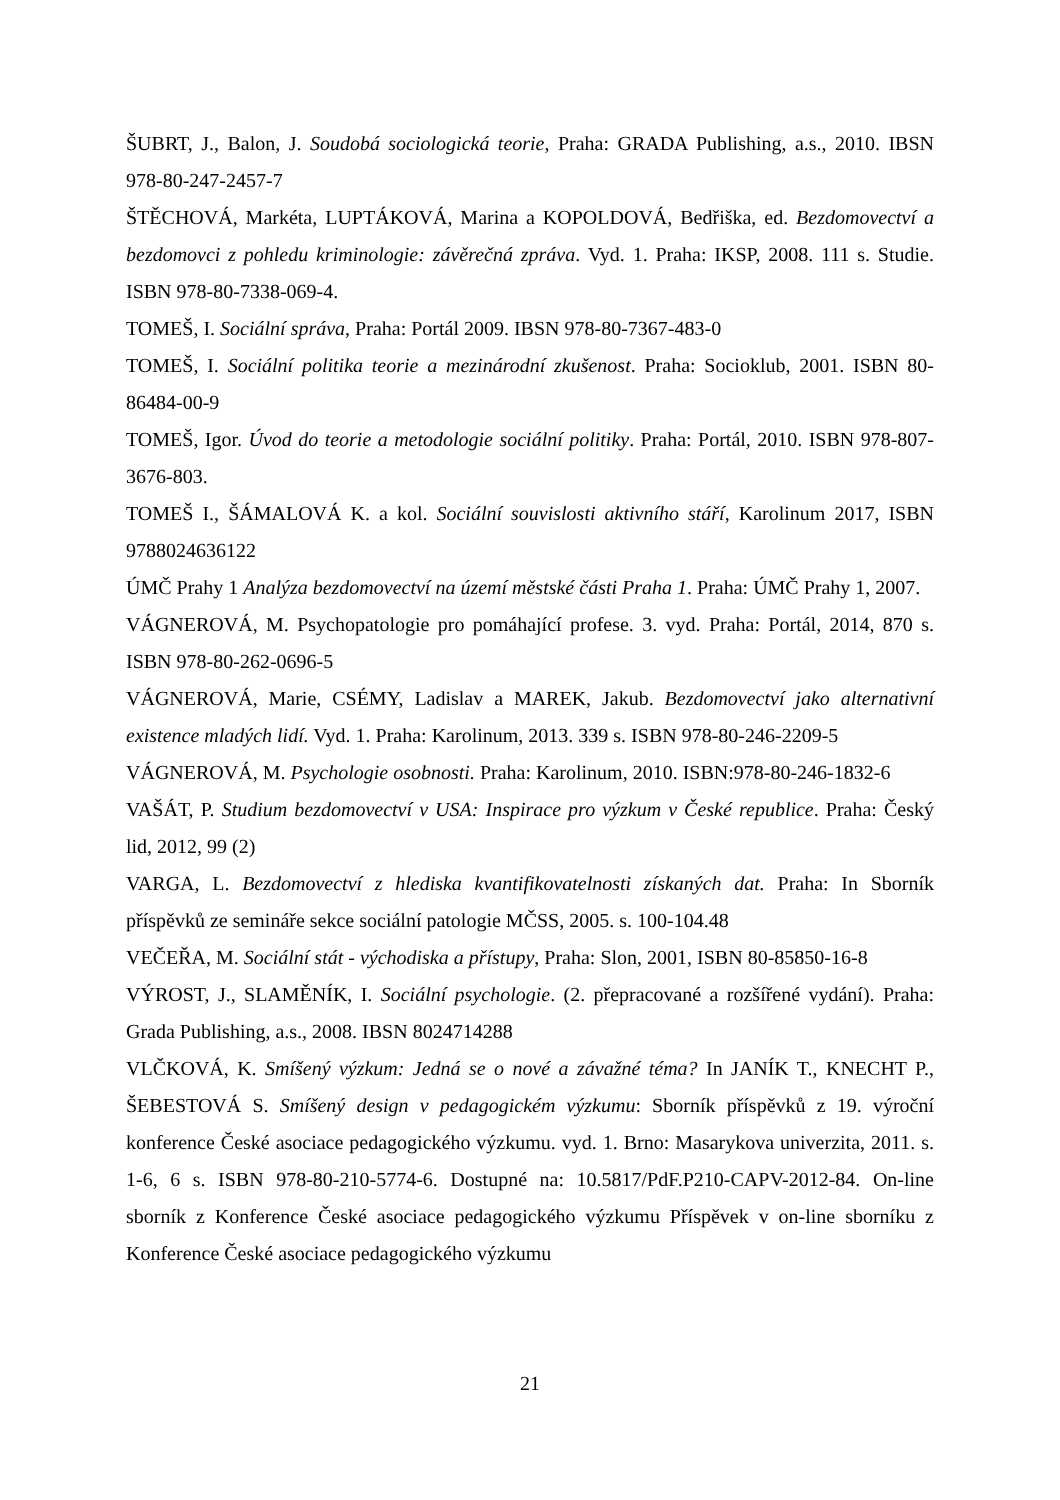ŠUBRT, J., Balon, J. Soudobá sociologická teorie, Praha: GRADA Publishing, a.s., 2010. IBSN 978-80-247-2457-7
ŠTĚCHOVÁ, Markéta, LUPTÁKOVÁ, Marina a KOPOLDOVÁ, Bedřiška, ed. Bezdomovectví a bezdomovci z pohledu kriminologie: závěrečná zpráva. Vyd. 1. Praha: IKSP, 2008. 111 s. Studie. ISBN 978-80-7338-069-4.
TOMEŠ, I. Sociální správa, Praha: Portál 2009. IBSN 978-80-7367-483-0
TOMEŠ, I. Sociální politika teorie a mezinárodní zkušenost. Praha: Socioklub, 2001. ISBN 80-86484-00-9
TOMEŠ, Igor. Úvod do teorie a metodologie sociální politiky. Praha: Portál, 2010. ISBN 978-807-3676-803.
TOMEŠ I., ŠÁMALOVÁ K. a kol. Sociální souvislosti aktivního stáří, Karolinum 2017, ISBN 9788024636122
ÚMČ Prahy 1 Analýza bezdomovectví na území městské části Praha 1. Praha: ÚMČ Prahy 1, 2007.
VÁGNEROVÁ, M. Psychopatologie pro pomáhající profese. 3. vyd. Praha: Portál, 2014, 870 s. ISBN 978-80-262-0696-5
VÁGNEROVÁ, Marie, CSÉMY, Ladislav a MAREK, Jakub. Bezdomovectví jako alternativní existence mladých lidí. Vyd. 1. Praha: Karolinum, 2013. 339 s. ISBN 978-80-246-2209-5
VÁGNEROVÁ, M. Psychologie osobnosti. Praha: Karolinum, 2010. ISBN:978-80-246-1832-6
VAŠÁT, P. Studium bezdomovectví v USA: Inspirace pro výzkum v České republice. Praha: Český lid, 2012, 99 (2)
VARGA, L. Bezdomovectví z hlediska kvantifikovatelnosti získaných dat. Praha: In Sborník příspěvků ze semináře sekce sociální patologie MČSS, 2005. s. 100-104.48
VEČEŘA, M. Sociální stát - východiska a přístupy, Praha: Slon, 2001, ISBN 80-85850-16-8
VÝROST, J., SLAMĚNÍK, I. Sociální psychologie. (2. přepracované a rozšířené vydání). Praha: Grada Publishing, a.s., 2008. IBSN 8024714288
VLČKOVÁ, K. Smíšený výzkum: Jedná se o nové a závažné téma? In JANÍK T., KNECHT P., ŠEBESTOVÁ S. Smíšený design v pedagogickém výzkumu: Sborník příspěvků z 19. výroční konference České asociace pedagogického výzkumu. vyd. 1. Brno: Masarykova univerzita, 2011. s. 1-6, 6 s. ISBN 978-80-210-5774-6. Dostupné na: 10.5817/PdF.P210-CAPV-2012-84. On-line sborník z Konference České asociace pedagogického výzkumu Příspěvek v on-line sborníku z Konference České asociace pedagogického výzkumu
21